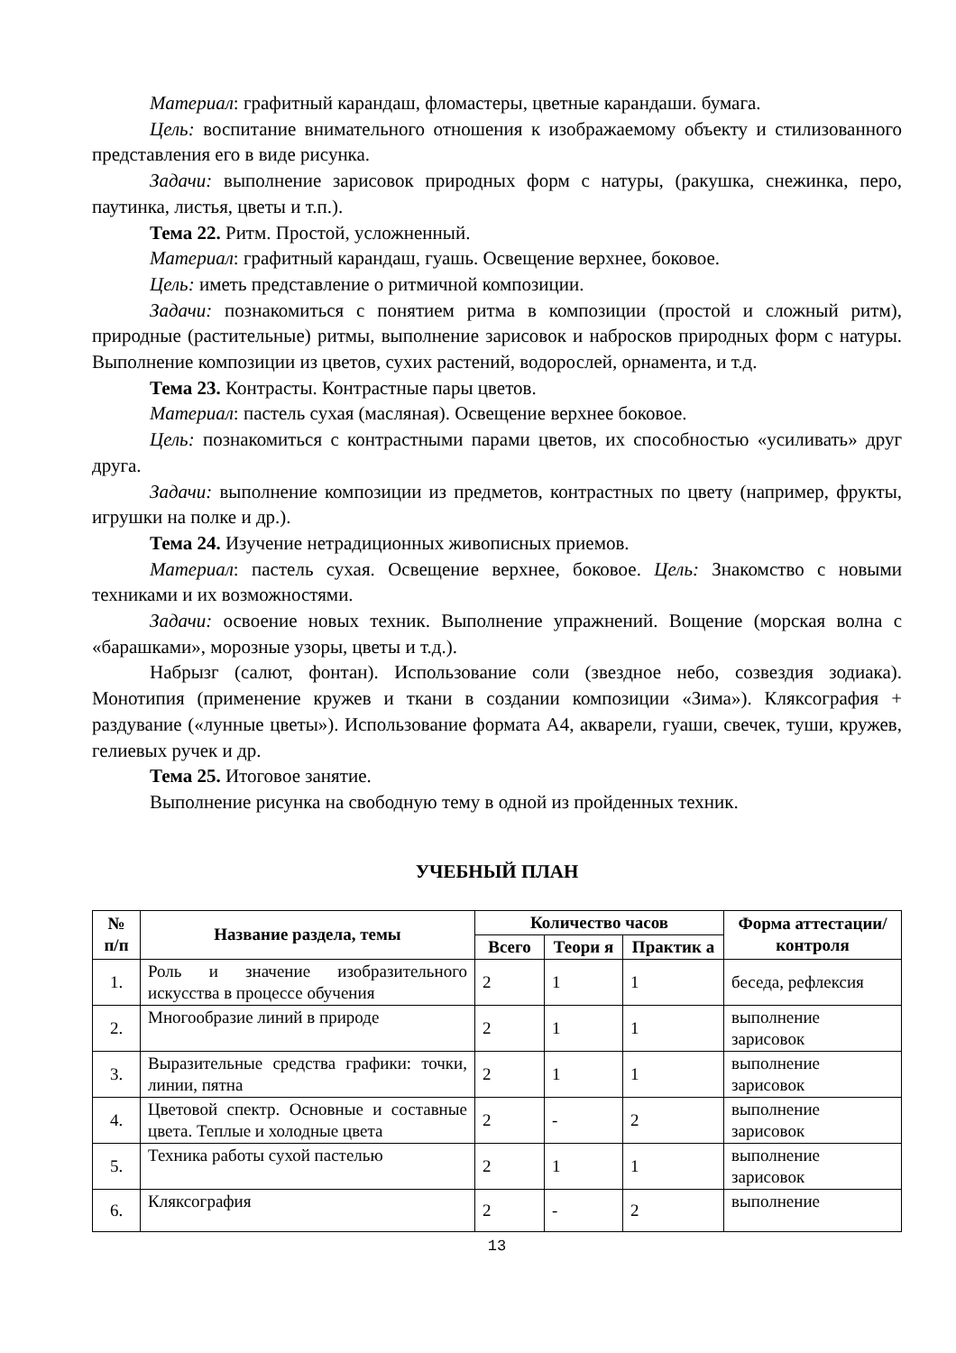Материал: графитный карандаш, фломастеры, цветные карандаши. бумага.
Цель: воспитание внимательного отношения к изображаемому объекту и стилизованного представления его в виде рисунка.
Задачи: выполнение зарисовок природных форм с натуры, (ракушка, снежинка, перо, паутинка, листья, цветы и т.п.).
Тема 22. Ритм. Простой, усложненный.
Материал: графитный карандаш, гуашь. Освещение верхнее, боковое.
Цель: иметь представление о ритмичной композиции.
Задачи: познакомиться с понятием ритма в композиции (простой и сложный ритм), природные (растительные) ритмы, выполнение зарисовок и набросков природных форм с натуры. Выполнение композиции из цветов, сухих растений, водорослей, орнамента, и т.д.
Тема 23. Контрасты. Контрастные пары цветов.
Материал: пастель сухая (масляная). Освещение верхнее боковое.
Цель: познакомиться с контрастными парами цветов, их способностью «усиливать» друг друга.
Задачи: выполнение композиции из предметов, контрастных по цвету (например, фрукты, игрушки на полке и др.).
Тема 24. Изучение нетрадиционных живописных приемов.
Материал: пастель сухая. Освещение верхнее, боковое. Цель: Знакомство с новыми техниками и их возможностями.
Задачи: освоение новых техник. Выполнение упражнений. Вощение (морская волна с «барашками», морозные узоры, цветы и т.д.).
Набрызг (салют, фонтан). Использование соли (звездное небо, созвездия зодиака). Монотипия (применение кружев и ткани в создании композиции «Зима»). Кляксография + раздувание («лунные цветы»). Использование формата А4, акварели, гуаши, свечек, туши, кружев, гелиевых ручек и др.
Тема 25. Итоговое занятие.
Выполнение рисунка на свободную тему в одной из пройденных техник.
УЧЕБНЫЙ ПЛАН
| № п/п | Название раздела, темы | Количество часов | | | Форма аттестации/ контроля |
| --- | --- | --- | --- | --- | --- |
| | | Всего | Теори я | Практик а | |
| 1. | Роль и значение изобразительного искусства в процессе обучения | 2 | 1 | 1 | беседа, рефлексия |
| 2. | Многообразие линий в природе | 2 | 1 | 1 | выполнение зарисовок |
| 3. | Выразительные средства графики: точки, линии, пятна | 2 | 1 | 1 | выполнение зарисовок |
| 4. | Цветовой спектр. Основные и составные цвета. Теплые и холодные цвета | 2 | - | 2 | выполнение зарисовок |
| 5. | Техника работы сухой пастелью | 2 | 1 | 1 | выполнение зарисовок |
| 6. | Кляксография | 2 | - | 2 | выполнение |
13